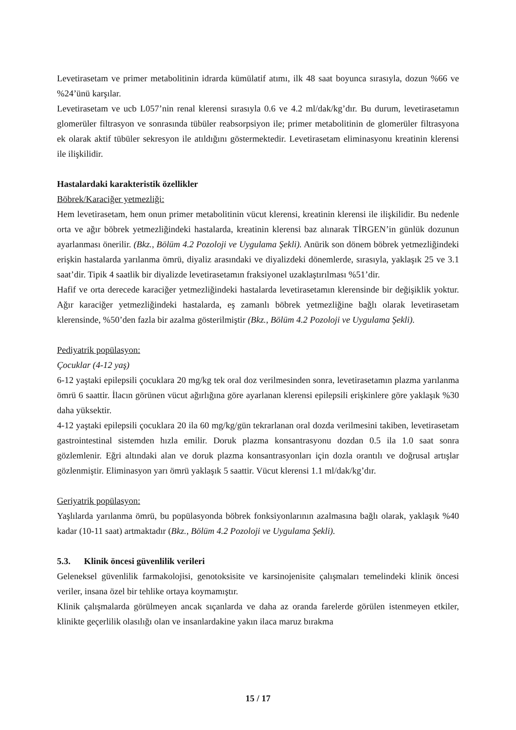Levetirasetam ve primer metabolitinin idrarda kümülatif atımı, ilk 48 saat boyunca sırasıyla, dozun %66 ve %24’ünü karşılar.
Levetirasetam ve ucb L057’nin renal klerensi sırasıyla 0.6 ve 4.2 ml/dak/kg’dır. Bu durum, levetirasetamın glomerüler filtrasyon ve sonrasında tübüler reabsorpsiyon ile; primer metabolitinin de glomerüler filtrasyona ek olarak aktif tübüler sekresyon ile atıldığını göstermektedir. Levetirasetam eliminasyonu kreatinin klerensi ile ilişkilidir.
Hastalardaki karakteristik özellikler
Böbrek/Karaciğer yetmezliği:
Hem levetirasetam, hem onun primer metabolitinin vücut klerensi, kreatinin klerensi ile ilişkilidir. Bu nedenle orta ve ağır böbrek yetmezliğindeki hastalarda, kreatinin klerensi baz alınarak TİRGEN’in günlük dozunun ayarlanması önerilir. (Bkz., Bölüm 4.2 Pozoloji ve Uygulama Şekli). Anürik son dönem böbrek yetmezliğindeki erişkin hastalarda yarılanma ömrü, diyaliz arasındaki ve diyalizdeki dönemlerde, sırasıyla, yaklaşık 25 ve 3.1 saat’dir. Tipik 4 saatlik bir diyalizde levetirasetamın fraksiyonel uzaklaştırılması %51’dir.
Hafif ve orta derecede karaciğer yetmezliğindeki hastalarda levetirasetamın klerensinde bir değişiklik yoktur. Ağır karaciğer yetmezliğindeki hastalarda, eş zamanlı böbrek yetmezliğine bağlı olarak levetirasetam klerensinde, %50’den fazla bir azalma gösterilmiştir (Bkz., Bölüm 4.2 Pozoloji ve Uygulama Şekli).
Pediyatrik popülasyon:
Çocuklar (4-12 yaş)
6-12 yaştaki epilepsili çocuklara 20 mg/kg tek oral doz verilmesinden sonra, levetirasetamın plazma yarılanma ömrü 6 saattir. İlacın görünen vücut ağırlığına göre ayarlanan klerensi epilepsili erişkinlere göre yaklaşık %30 daha yüksektir.
4-12 yaştaki epilepsili çocuklara 20 ila 60 mg/kg/gün tekrarlanan oral dozda verilmesini takiben, levetirasetam gastrointestinal sistemden hızla emilir. Doruk plazma konsantrasyonu dozdan 0.5 ila 1.0 saat sonra gözlemlenir. Eğri altındaki alan ve doruk plazma konsantrasyonları için dozla orantılı ve doğrusal artışlar gözlenmiştir. Eliminasyon yarı ömrü yaklaşık 5 saattir. Vücut klerensi 1.1 ml/dak/kg’dır.
Geriyatrik popülasyon:
Yaşlılarda yarılanma ömrü, bu popülasyonda böbrek fonksiyonlarının azalmasına bağlı olarak, yaklaşık %40 kadar (10-11 saat) artmaktadır (Bkz., Bölüm 4.2 Pozoloji ve Uygulama Şekli).
5.3. Klinik öncesi güvenlilik verileri
Geleneksel güvenlilik farmakolojisi, genotoksisite ve karsinojenisite çalışmaları temelindeki klinik öncesi veriler, insana özel bir tehlike ortaya koymamıştır.
Klinik çalışmalarda görülmeyen ancak sıçanlarda ve daha az oranda farelerde görülen istenmeyen etkiler, klinikte geçerlilik olasılığı olan ve insanlardakine yakın ilaca maruz bırakma
15 / 17